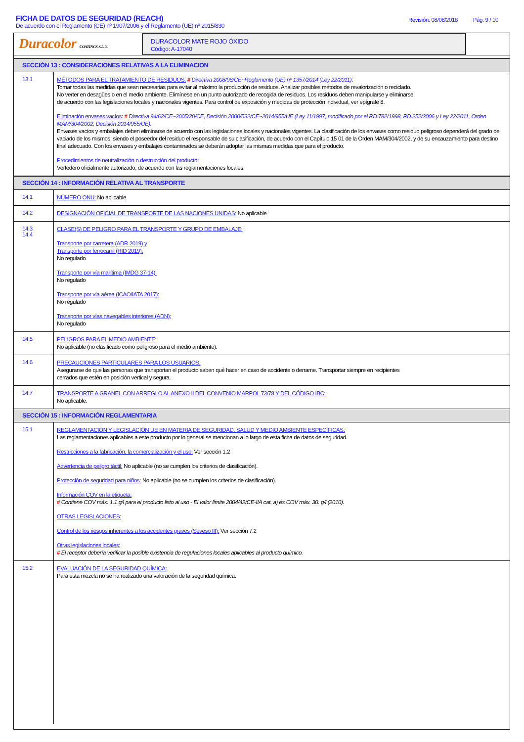FICHA DE DATOS DE SEGURIDAD (REACH)
De acuerdo con el Reglamento (CE) nº 1907/2006 y el Reglamento (UE) nº 2015/830
Revisión: 08/08/2018 Pág. 9 / 10
Duracolor COATINGS S.L.U.
DURACOLOR MATE ROJO ÓXIDO
Código: A-17040
SECCIÓN 13 : CONSIDERACIONES RELATIVAS A LA ELIMINACION
13.1
MÉTODOS PARA EL TRATAMIENTO DE RESIDUOS: # Directiva 2008/98/CE~Reglamento (UE) nº 1357/2014 (Ley 22/2011):
Tomar todas las medidas que sean necesarias para evitar al máximo la producción de residuos. Analizar posibles métodos de revalorización o reciclado.
No verter en desagües o en el medio ambiente. Elimínese en un punto autorizado de recogida de residuos. Los residuos deben manipularse y eliminarse
de acuerdo con las legislaciones locales y nacionales vigentes. Para control de exposición y medidas de protección individual, ver epígrafe 8.
Eliminación envases vacíos: # Directiva 94/62/CE~2005/20/CE, Decisión 2000/532/CE~2014/955/UE (Ley 11/1997, modificado por el RD.782/1998, RD.252/2006 y Ley 22/2011, Orden MAM/304/2002, Decisión 2014/955/UE):
Envases vacíos y embalajes deben eliminarse de acuerdo con las legislaciones locales y nacionales vigentes. La clasificación de los envases como residuo peligroso dependerá del grado de vaciado de los mismos, siendo el poseedor del residuo el responsable de su clasificación, de acuerdo con el Capítulo 15 01 de la Orden MAM/304/2002, y de su encauzamiento para destino final adecuado. Con los envases y embalajes contaminados se deberán adoptar las mismas medidas que para el producto.
Procedimientos de neutralización o destrucción del producto:
Vertedero oficialmente autorizado, de acuerdo con las reglamentaciones locales.
SECCIÓN 14 : INFORMACIÓN RELATIVA AL TRANSPORTE
14.1
NÚMERO ONU: No aplicable
14.2
DESIGNACIÓN OFICIAL DE TRANSPORTE DE LAS NACIONES UNIDAS: No aplicable
14.3
14.4
CLASE(S) DE PELIGRO PARA EL TRANSPORTE Y GRUPO DE EMBALAJE:
Transporte por carretera (ADR 2019) y
Transporte por ferrocarril (RID 2019):
No regulado
Transporte por vía marítima (IMDG 37-14):
No regulado
Transporte por vía aérea (ICAO/IATA 2017):
No regulado
Transporte por vías navegables interiores (ADN):
No regulado
14.5
PELIGROS PARA EL MEDIO AMBIENTE:
No aplicable (no clasificado como peligroso para el medio ambiente).
14.6
PRECAUCIONES PARTICULARES PARA LOS USUARIOS:
Asegurarse de que las personas que transportan el producto saben qué hacer en caso de accidente o derrame. Transportar siempre en recipientes
cerrados que estén en posición vertical y segura.
14.7
TRANSPORTE A GRANEL CON ARREGLO AL ANEXO II DEL CONVENIO MARPOL 73/78 Y DEL CÓDIGO IBC:
No aplicable.
SECCIÓN 15 : INFORMACIÓN REGLAMENTARIA
15.1
REGLAMENTACIÓN Y LEGISLACIÓN UE EN MATERIA DE SEGURIDAD, SALUD Y MEDIO AMBIENTE ESPECÍFICAS:
Las reglamentaciones aplicables a este producto por lo general se mencionan a lo largo de esta ficha de datos de seguridad.
Restricciones a la fabricación, la comercialización y el uso: Ver sección 1.2
Advertencia de peligro táctil: No aplicable (no se cumplen los criterios de clasificación).
Protección de seguridad para niños: No aplicable (no se cumplen los criterios de clasificación).
Información COV en la etiqueta:
# Contiene COV máx. 1.1 g/l para el producto listo al uso - El valor límite 2004/42/CE-IIA cat. a) es COV máx. 30. g/l (2010).
OTRAS LEGISLACIONES:
Control de los riesgos inherentes a los accidentes graves (Seveso III): Ver sección 7.2
Otras legislaciones locales:
# El receptor debería verificar la posible existencia de regulaciones locales aplicables al producto químico.
15.2
EVALUACIÓN DE LA SEGURIDAD QUÍMICA:
Para esta mezcla no se ha realizado una valoración de la seguridad química.